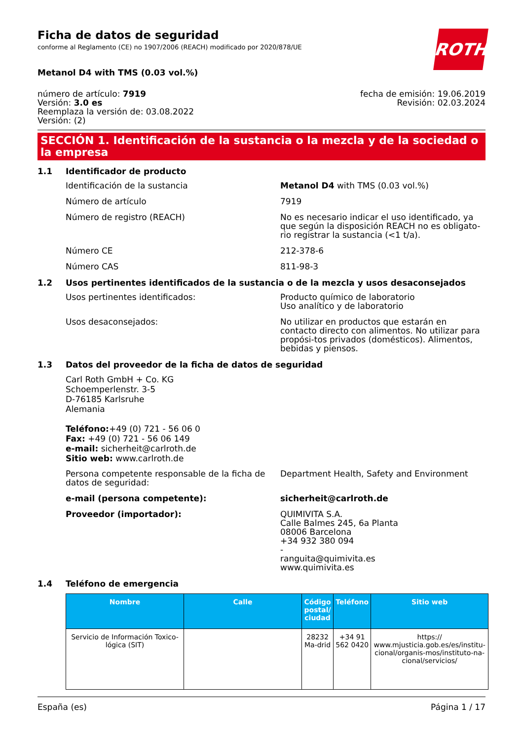Ficha de datos de seguridad
conforme al Reglamento (CE) no 1907/2006 (REACH) modificado por 2020/878/UE
ROTH
Metanol D4 with TMS (0.03 vol.%)
número de artículo: 7919
Versión: 3.0 es
Reemplaza la versión de: 03.08.2022
Versión: (2)
fecha de emisión: 19.06.2019
Revisión: 02.03.2024
SECCIÓN 1. Identificación de la sustancia o la mezcla y de la sociedad o la empresa
1.1 Identificador de producto
Identificación de la sustancia Metanol D4 with TMS (0.03 vol.%)
Número de artículo 7919
Número de registro (REACH) No es necesario indicar el uso identificado, ya que según la disposición REACH no es obligato-rio registrar la sustancia (<1 t/a).
Número CE 212-378-6
Número CAS 811-98-3
1.2 Usos pertinentes identificados de la sustancia o de la mezcla y usos desaconsejados
Usos pertinentes identificados: Producto químico de laboratorio
Uso analítico y de laboratorio
Usos desaconsejados: No utilizar en productos que estarán en contacto directo con alimentos. No utilizar para propósi-tos privados (domésticos). Alimentos, bebidas y piensos.
1.3 Datos del proveedor de la ficha de datos de seguridad
Carl Roth GmbH + Co. KG
Schoemperlenstr. 3-5
D-76185 Karlsruhe
Alemania
Teléfono:+49 (0) 721 - 56 06 0
Fax: +49 (0) 721 - 56 06 149
e-mail: sicherheit@carlroth.de
Sitio web: www.carlroth.de
Persona competente responsable de la ficha de datos de seguridad:
Department Health, Safety and Environment
e-mail (persona competente): sicherheit@carlroth.de
Proveedor (importador): QUIMIVITA S.A.
Calle Balmes 245, 6a Planta
08006 Barcelona
+34 932 380 094
-
ranguita@quimivita.es
www.quimivita.es
1.4 Teléfono de emergencia
| Nombre | Calle | Código postal/ ciudad | Teléfono | Sitio web |
| --- | --- | --- | --- | --- |
| Servicio de Información Toxico-lógica (SIT) | | 28232 Ma-drid | +34 91 562 0420 | https:// www.mjusticia.gob.es/es/institu-cional/organis-mos/instituto-na-cional/servicios/ |
España (es) Página 1 / 17